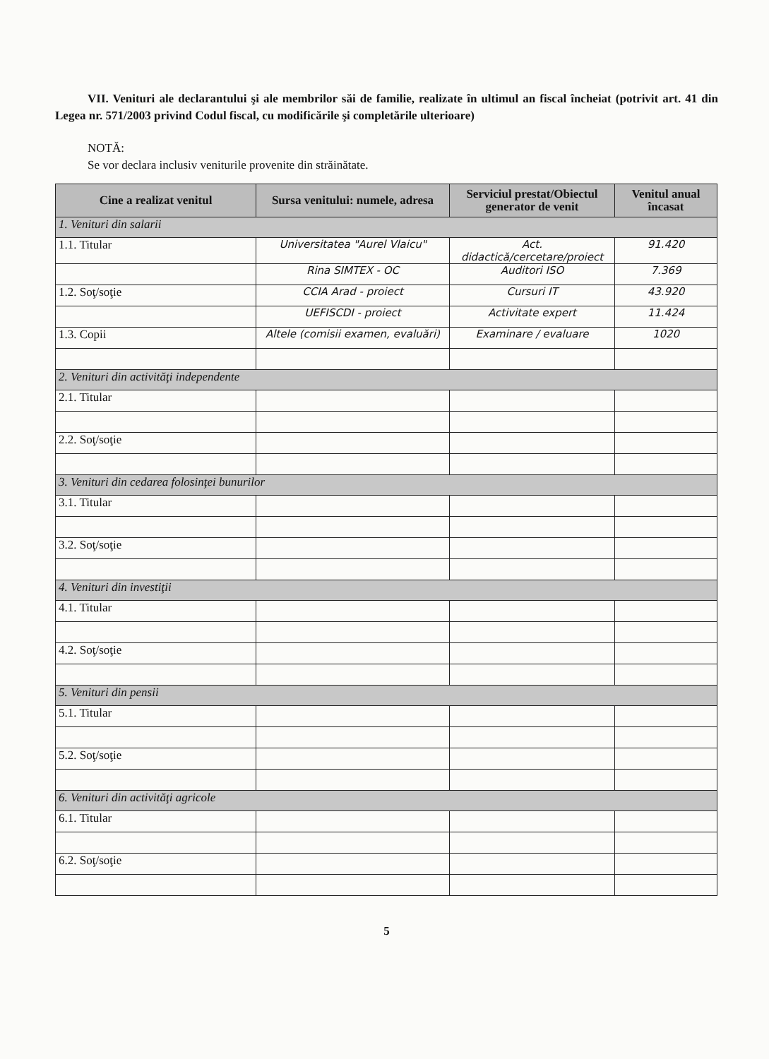VII. Venituri ale declarantului şi ale membrilor săi de familie, realizate în ultimul an fiscal încheiat (potrivit art. 41 din Legea nr. 571/2003 privind Codul fiscal, cu modificările şi completările ulterioare)
NOTĂ:
Se vor declara inclusiv veniturile provenite din străinătate.
| Cine a realizat venitul | Sursa venitului: numele, adresa | Serviciul prestat/Obiectul generator de venit | Venitul anual încasat |
| --- | --- | --- | --- |
| 1. Venituri din salarii | | | |
| 1.1. Titular | Universitatea "Aurel Vlaicu" | Act. didactică/cercetare/proiect | 91.420 |
| | Rina SIMTEX - OC | Auditori ISO | 7.369 |
| 1.2. Soţ/soţie | CCIA Arad - proiect | Cursuri IT | 43.920 |
| | UEFISCDI - proiect | Activitate expert | 11.424 |
| 1.3. Copii | Altele (comisii examen, evaluări) | Examinare / evaluare | 1020 |
| 2. Venituri din activităţi independente | | | |
| 2.1. Titular | | | |
| 2.2. Soţ/soţie | | | |
| 3. Venituri din cedarea folosinţei bunurilor | | | |
| 3.1. Titular | | | |
| 3.2. Soţ/soţie | | | |
| 4. Venituri din investiţii | | | |
| 4.1. Titular | | | |
| 4.2. Soţ/soţie | | | |
| 5. Venituri din pensii | | | |
| 5.1. Titular | | | |
| 5.2. Soţ/soţie | | | |
| 6. Venituri din activităţi agricole | | | |
| 6.1. Titular | | | |
| 6.2. Soţ/soţie | | | |
5